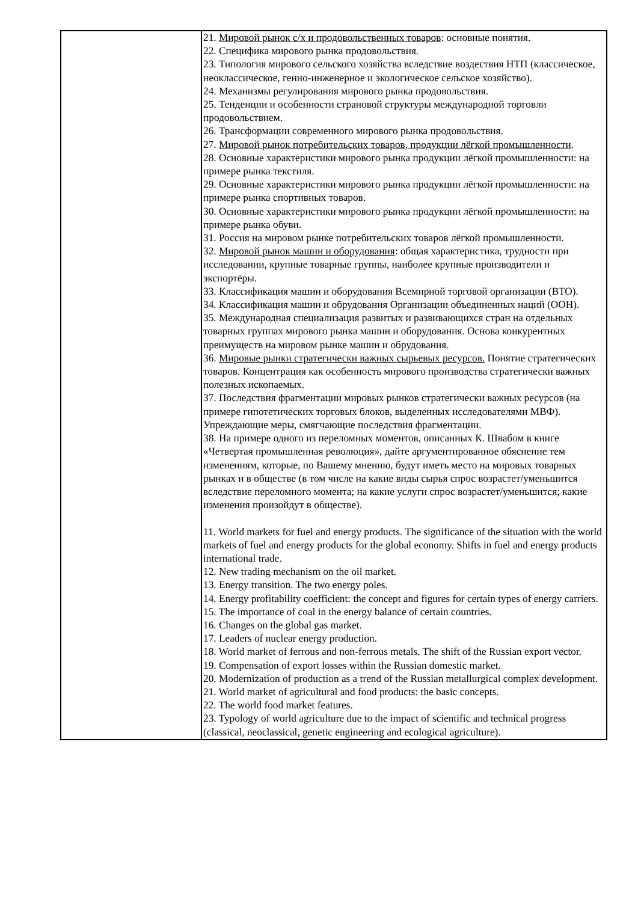| | 21. Мировой рынок с/х и продовольственных товаров : основные понятия. 22. Специфика мирового рынка продовольствия. 23. Типология мирового сельского хозяйства вследствие воздествия НТП (классическое, неоклассическое, генно-инженерное и экологическое сельское хозяйство). 24. Механизмы регулирования мирового рынка продовольствия. 25. Тенденции и особенности страновой структуры международной торговли продовольствием. 26. Трансформации современного мирового рынка продовольствия. 27. Мировой рынок потребительских товаров, продукции лёгкой промышленности . 28. Основные характеристики мирового рынка продукции лёгкой промышленности: на примере рынка текстиля. 29. Основные характеристики мирового рынка продукции лёгкой промышленности: на примере рынка спортивных товаров. 30. Основные характеристики мирового рынка продукции лёгкой промышленности: на примере рынка обуви. 31. Россия на мировом рынке потребительских товаров лёгкой промышленности. 32. Мировой рынок машин и оборудования : общая характеристика, трудности при исследовании, крупные товарные группы, наиболее крупные производители и экспортёры. 33. Классификация машин и оборудования Всемирной торговой организации (ВТО). 34. Классификация машин и обрудования Организации объединенных наций (ООН). 35. Международная специализация развитых и развивающихся стран на отдельных товарных группах мирового рынка машин и оборудования. Основа конкурентных преимуществ на мировом рынке машин и обрудования. 36. Мировые рынки стратегически важных сырьевых ресурсов. Понятие стратегических товаров. Концентрация как особенность мирового производства стратегически важных полезных ископаемых. 37. Последствия фрагментации мировых рынков стратегически важных ресурсов (на примере гипотетических торговых блоков, выделенных исследователями МВФ). Упреждающие меры, смягчающие последствия фрагментации. 38. На примере одного из переломных моментов, описанных К. Швабом в книге «Четвертая промышленная революция», дайте аргументированное обяснение тем изменениям, которые, по Вашему мнению, будут иметь место на мировых товарных рынках и в обществе (в том числе на какие виды сырья спрос возрастет/уменьшится вследствие переломного момента; на какие услуги спрос возрастет/уменьшится; какие изменения произойдут в обществе). 11. World markets for fuel and energy products. The significance of the situation with the world markets of fuel and energy products for the global economy. Shifts in fuel and energy products international trade. 12. New trading mechanism on the oil market. 13. Energy transition. The two energy poles. 14. Energy profitability coefficient: the concept and figures for certain types of energy carriers. 15. The importance of coal in the energy balance of certain countries. 16. Changes on the global gas market. 17. Leaders of nuclear energy production. 18. World market of ferrous and non-ferrous metals. The shift of the Russian export vector. 19. Compensation of export losses within the Russian domestic market. 20. Modernization of production as a trend of the Russian metallurgical complex development. 21. World market of agricultural and food products: the basic concepts. 22. The world food market features. 23. Typology of world agriculture due to the impact of scientific and technical progress (classical, neoclassical, genetic engineering and ecological agriculture). |